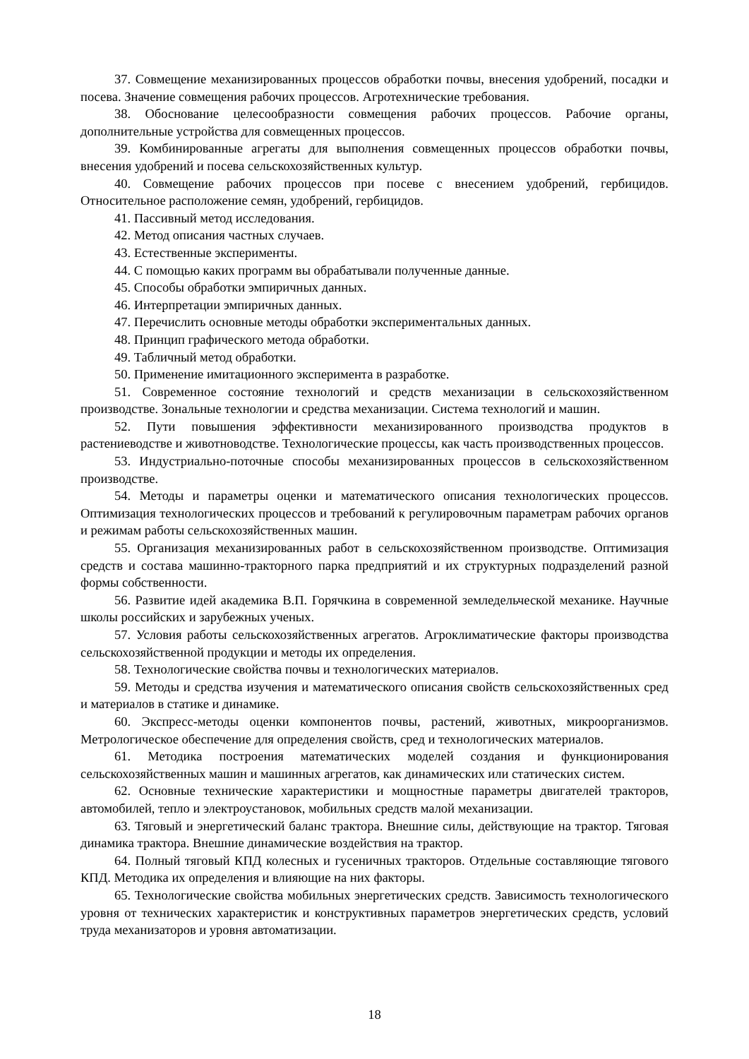37. Совмещение механизированных процессов обработки почвы, внесения удобрений, посадки и посева. Значение совмещения рабочих процессов. Агротехнические требования.
38. Обоснование целесообразности совмещения рабочих процессов. Рабочие органы, дополнительные устройства для совмещенных процессов.
39. Комбинированные агрегаты для выполнения совмещенных процессов обработки почвы, внесения удобрений и посева сельскохозяйственных культур.
40. Совмещение рабочих процессов при посеве с внесением удобрений, гербицидов. Относительное расположение семян, удобрений, гербицидов.
41. Пассивный метод исследования.
42. Метод описания частных случаев.
43. Естественные эксперименты.
44. С помощью каких программ вы обрабатывали полученные данные.
45. Способы обработки эмпиричных данных.
46. Интерпретации эмпиричных данных.
47. Перечислить основные методы обработки экспериментальных данных.
48. Принцип графического метода обработки.
49. Табличный метод обработки.
50. Применение имитационного эксперимента в разработке.
51. Современное состояние технологий и средств механизации в сельскохозяйственном производстве. Зональные технологии и средства механизации. Система технологий и машин.
52. Пути повышения эффективности механизированного производства продуктов в растениеводстве и животноводстве. Технологические процессы, как часть производственных процессов.
53. Индустриально-поточные способы механизированных процессов в сельскохозяйственном производстве.
54. Методы и параметры оценки и математического описания технологических процессов. Оптимизация технологических процессов и требований к регулировочным параметрам рабочих органов и режимам работы сельскохозяйственных машин.
55. Организация механизированных работ в сельскохозяйственном производстве. Оптимизация средств и состава машинно-тракторного парка предприятий и их структурных подразделений разной формы собственности.
56. Развитие идей академика В.П. Горячкина в современной земледельческой механике. Научные школы российских и зарубежных ученых.
57. Условия работы сельскохозяйственных агрегатов. Агроклиматические факторы производства сельскохозяйственной продукции и методы их определения.
58. Технологические свойства почвы и технологических материалов.
59. Методы и средства изучения и математического описания свойств сельскохозяйственных сред и материалов в статике и динамике.
60. Экспресс-методы оценки компонентов почвы, растений, животных, микроорганизмов. Метрологическое обеспечение для определения свойств, сред и технологических материалов.
61. Методика построения математических моделей создания и функционирования сельскохозяйственных машин и машинных агрегатов, как динамических или статических систем.
62. Основные технические характеристики и мощностные параметры двигателей тракторов, автомобилей, тепло и электроустановок, мобильных средств малой механизации.
63. Тяговый и энергетический баланс трактора. Внешние силы, действующие на трактор. Тяговая динамика трактора. Внешние динамические воздействия на трактор.
64. Полный тяговый КПД колесных и гусеничных тракторов. Отдельные составляющие тягового КПД. Методика их определения и влияющие на них факторы.
65. Технологические свойства мобильных энергетических средств. Зависимость технологического уровня от технических характеристик и конструктивных параметров энергетических средств, условий труда механизаторов и уровня автоматизации.
18